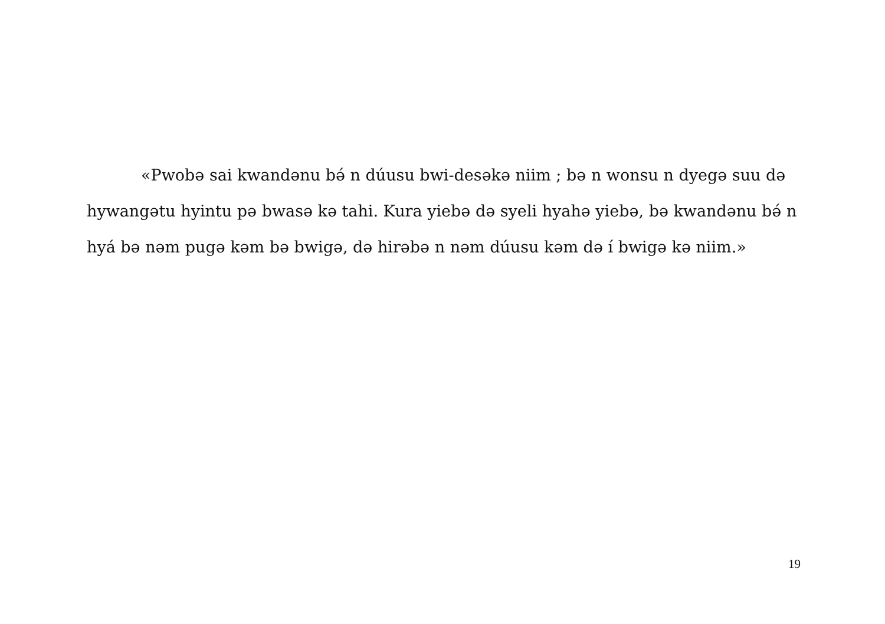«Pwobə sai kwandənu bə́ n dúusu bwi-desəkə niim ; bə n wonsu n dyegə suu də hywangətu hyintu pə bwasə kə tahi. Kura yiebə də syeli hyahə yiebə, bə kwandənu bə́ n hyá bə nəm pugə kəm bə bwigə, də hirəbə n nəm dúusu kəm də í bwigə kə niim.»
19